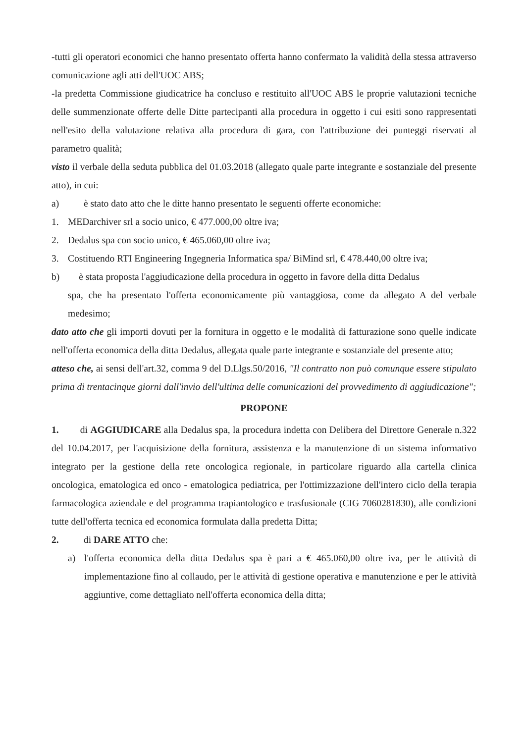-tutti gli operatori economici che hanno presentato offerta hanno confermato la validità della stessa attraverso comunicazione agli atti dell'UOC ABS;
-la predetta Commissione giudicatrice ha concluso e restituito all'UOC ABS le proprie valutazioni tecniche delle summenzionate offerte delle Ditte partecipanti alla procedura in oggetto i cui esiti sono rappresentati nell'esito della valutazione relativa alla procedura di gara, con l'attribuzione dei punteggi riservati al parametro qualità;
visto il verbale della seduta pubblica del 01.03.2018 (allegato quale parte integrante e sostanziale del presente atto), in cui:
a) è stato dato atto che le ditte hanno presentato le seguenti offerte economiche:
1. MEDarchiver srl a socio unico, € 477.000,00 oltre iva;
2. Dedalus spa con socio unico, € 465.060,00 oltre iva;
3. Costituendo RTI Engineering Ingegneria Informatica spa/ BiMind srl, € 478.440,00 oltre iva;
b) è stata proposta l'aggiudicazione della procedura in oggetto in favore della ditta Dedalus
spa, che ha presentato l'offerta economicamente più vantaggiosa, come da allegato A del verbale medesimo;
dato atto che gli importi dovuti per la fornitura in oggetto e le modalità di fatturazione sono quelle indicate nell'offerta economica della ditta Dedalus, allegata quale parte integrante e sostanziale del presente atto;
atteso che, ai sensi dell'art.32, comma 9 del D.Llgs.50/2016, "Il contratto non può comunque essere stipulato prima di trentacinque giorni dall'invio dell'ultima delle comunicazioni del provvedimento di aggiudicazione";
PROPONE
1. di AGGIUDICARE alla Dedalus spa, la procedura indetta con Delibera del Direttore Generale n.322 del 10.04.2017, per l'acquisizione della fornitura, assistenza e la manutenzione di un sistema informativo integrato per la gestione della rete oncologica regionale, in particolare riguardo alla cartella clinica oncologica, ematologica ed onco - ematologica pediatrica, per l'ottimizzazione dell'intero ciclo della terapia farmacologica aziendale e del programma trapiantologico e trasfusionale (CIG 7060281830), alle condizioni tutte dell'offerta tecnica ed economica formulata dalla predetta Ditta;
2. di DARE ATTO che:
a) l'offerta economica della ditta Dedalus spa è pari a € 465.060,00 oltre iva, per le attività di implementazione fino al collaudo, per le attività di gestione operativa e manutenzione e per le attività aggiuntive, come dettagliato nell'offerta economica della ditta;